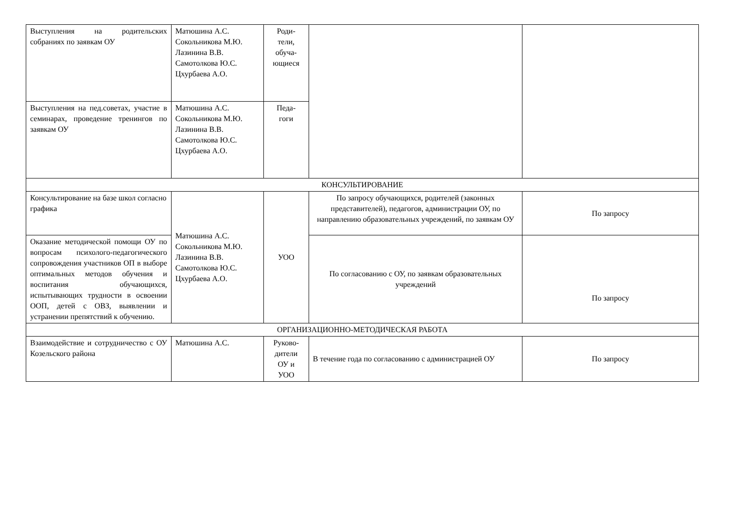| Выступления на родительских собраниях по заявкам ОУ | Матюшина А.С. Сокольникова М.Ю. Лазинина В.В. Самотолкова Ю.С. Цхурбаева А.О. | Роди- тели, обуча- ющиеся | | |
| Выступления на пед.советах, участие в семинарах, проведение тренингов по заявкам ОУ | Матюшина А.С. Сокольникова М.Ю. Лазинина В.В. Самотолкова Ю.С. Цхурбаева А.О. | Педа- гоги | | |
| КОНСУЛЬТИРОВАНИЕ | | | | |
| Консультирование на базе школ согласно графика | Матюшина А.С. Сокольникова М.Ю. Лазинина В.В. Самотолкова Ю.С. Цхурбаева А.О. | УОО | По запросу обучающихся, родителей (законных представителей), педагогов, администрации ОУ, по направлению образовательных учреждений, по заявкам ОУ | По запросу |
| Оказание методической помощи ОУ по вопросам психолого-педагогического сопровождения участников ОП в выборе оптимальных методов обучения и воспитания обучающихся, испытывающих трудности в освоении ООП, детей с ОВЗ, выявлении и устранении препятствий к обучению. | | | По согласованию с ОУ, по заявкам образовательных учреждений | По запросу |
| ОРГАНИЗАЦИОННО-МЕТОДИЧЕСКАЯ РАБОТА | | | | |
| Взаимодействие и сотрудничество с ОУ Козельского района | Матюшина А.С. | Руково- дители ОУ и УОО | В течение года по согласованию с администрацией ОУ | По запросу |